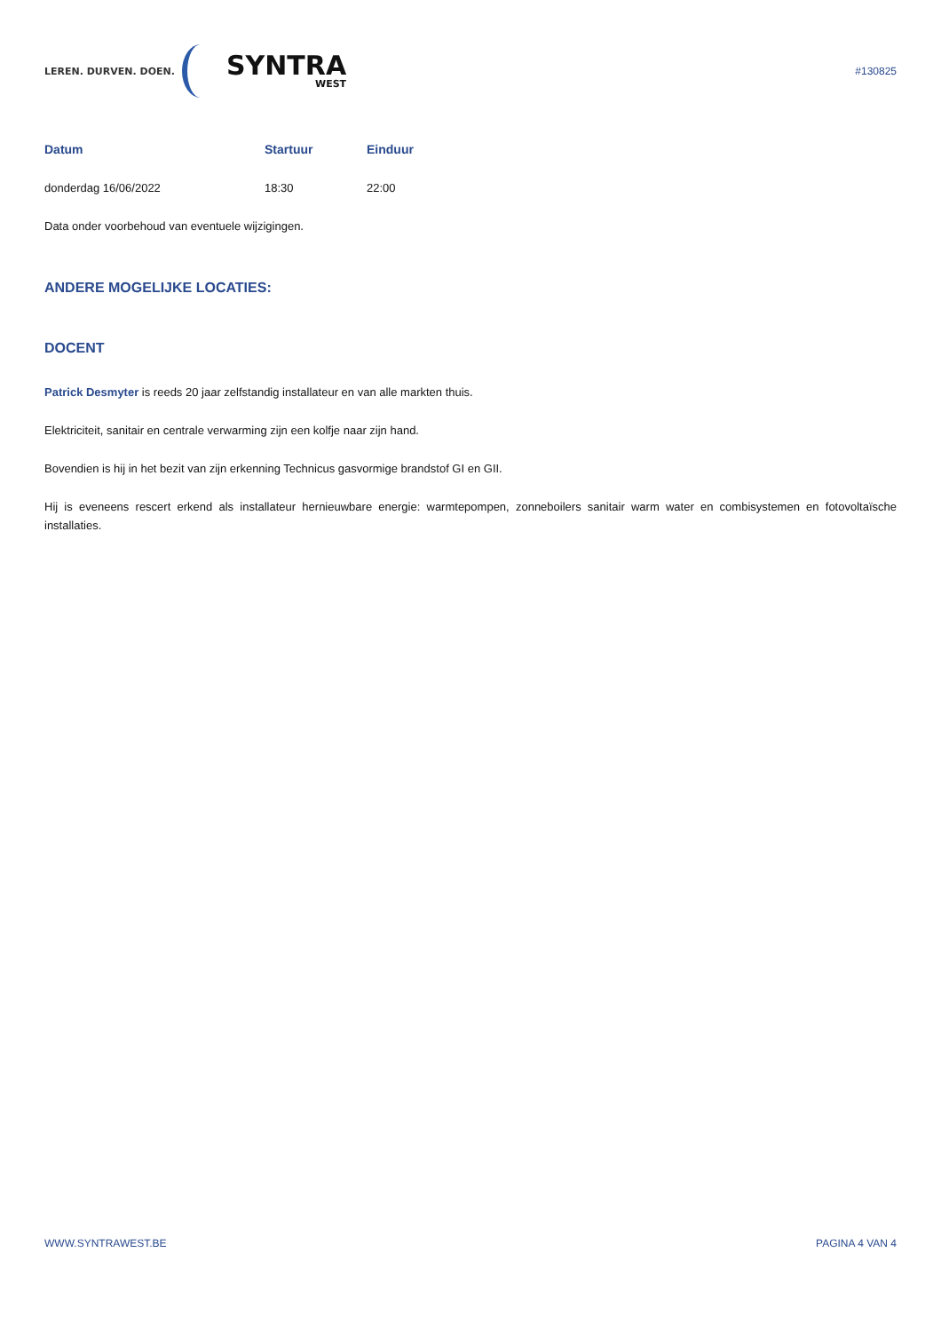LEREN. DURVEN. DOEN.
SYNTRA
WEST
#130825
| Datum | Startuur | Einduur |
| --- | --- | --- |
| donderdag 16/06/2022 | 18:30 | 22:00 |
Data onder voorbehoud van eventuele wijzigingen.
ANDERE MOGELIJKE LOCATIES:
DOCENT
Patrick Desmyter is reeds 20 jaar zelfstandig installateur en van alle markten thuis.
Elektriciteit, sanitair en centrale verwarming zijn een kolfje naar zijn hand.
Bovendien is hij in het bezit van zijn erkenning Technicus gasvormige brandstof GI en GII.
Hij is eveneens rescert erkend als installateur hernieuwbare energie: warmtepompen, zonneboilers sanitair warm water en combisystemen en fotovoltaïsche installaties.
WWW.SYNTRAWEST.BE PAGINA 4 VAN 4